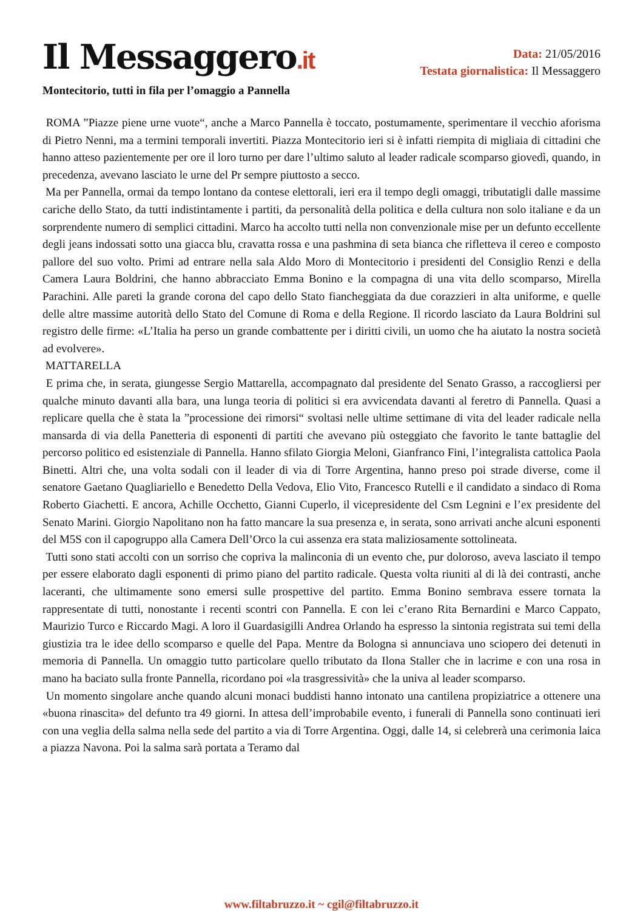Il Messaggero.it
Data: 21/05/2016
Testata giornalistica: Il Messaggero
Montecitorio, tutti in fila per l’omaggio a Pannella
ROMA ”Piazze piene urne vuote“, anche a Marco Pannella è toccato, postumamente, sperimentare il vecchio aforisma di Pietro Nenni, ma a termini temporali invertiti. Piazza Montecitorio ieri si è infatti riempita di migliaia di cittadini che hanno atteso pazientemente per ore il loro turno per dare l’ultimo saluto al leader radicale scomparso giovedì, quando, in precedenza, avevano lasciato le urne del Pr sempre piuttosto a secco.
Ma per Pannella, ormai da tempo lontano da contese elettorali, ieri era il tempo degli omaggi, tributatigli dalle massime cariche dello Stato, da tutti indistintamente i partiti, da personalità della politica e della cultura non solo italiane e da un sorprendente numero di semplici cittadini. Marco ha accolto tutti nella non convenzionale mise per un defunto eccellente degli jeans indossati sotto una giacca blu, cravatta rossa e una pashmina di seta bianca che rifletteva il cereo e composto pallore del suo volto. Primi ad entrare nella sala Aldo Moro di Montecitorio i presidenti del Consiglio Renzi e della Camera Laura Boldrini, che hanno abbracciato Emma Bonino e la compagna di una vita dello scomparso, Mirella Parachini. Alle pareti la grande corona del capo dello Stato fiancheggiata da due corazzieri in alta uniforme, e quelle delle altre massime autorità dello Stato del Comune di Roma e della Regione. Il ricordo lasciato da Laura Boldrini sul registro delle firme: «L’Italia ha perso un grande combattente per i diritti civili, un uomo che ha aiutato la nostra società ad evolvere».
MATTARELLA
E prima che, in serata, giungesse Sergio Mattarella, accompagnato dal presidente del Senato Grasso, a raccogliersi per qualche minuto davanti alla bara, una lunga teoria di politici si era avvicendata davanti al feretro di Pannella. Quasi a replicare quella che è stata la ”processione dei rimorsi“ svoltasi nelle ultime settimane di vita del leader radicale nella mansarda di via della Panetteria di esponenti di partiti che avevano più osteggiato che favorito le tante battaglie del percorso politico ed esistenziale di Pannella. Hanno sfilato Giorgia Meloni, Gianfranco Fini, l’integralista cattolica Paola Binetti. Altri che, una volta sodali con il leader di via di Torre Argentina, hanno preso poi strade diverse, come il senatore Gaetano Quagliariello e Benedetto Della Vedova, Elio Vito, Francesco Rutelli e il candidato a sindaco di Roma Roberto Giachetti. E ancora, Achille Occhetto, Gianni Cuperlo, il vicepresidente del Csm Legnini e l’ex presidente del Senato Marini. Giorgio Napolitano non ha fatto mancare la sua presenza e, in serata, sono arrivati anche alcuni esponenti del M5S con il capogruppo alla Camera Dell’Orco la cui assenza era stata maliziosamente sottolineata.
Tutti sono stati accolti con un sorriso che copriva la malinconia di un evento che, pur doloroso, aveva lasciato il tempo per essere elaborato dagli esponenti di primo piano del partito radicale. Questa volta riuniti al di là dei contrasti, anche laceranti, che ultimamente sono emersi sulle prospettive del partito. Emma Bonino sembrava essere tornata la rappresentate di tutti, nonostante i recenti scontri con Pannella. E con lei c’erano Rita Bernardini e Marco Cappato, Maurizio Turco e Riccardo Magi. A loro il Guardasigilli Andrea Orlando ha espresso la sintonia registrata sui temi della giustizia tra le idee dello scomparso e quelle del Papa. Mentre da Bologna si annunciava uno sciopero dei detenuti in memoria di Pannella. Un omaggio tutto particolare quello tributato da Ilona Staller che in lacrime e con una rosa in mano ha baciato sulla fronte Pannella, ricordano poi «la trasgressività» che la univa al leader scomparso.
Un momento singolare anche quando alcuni monaci buddisti hanno intonato una cantilena propiziatrice a ottenere una «buona rinascita» del defunto tra 49 giorni. In attesa dell’improbabile evento, i funerali di Pannella sono continuati ieri con una veglia della salma nella sede del partito a via di Torre Argentina. Oggi, dalle 14, si celebrerà una cerimonia laica a piazza Navona. Poi la salma sarà portata a Teramo dal
www.filtabruzzo.it ~ cgil@filtabruzzo.it